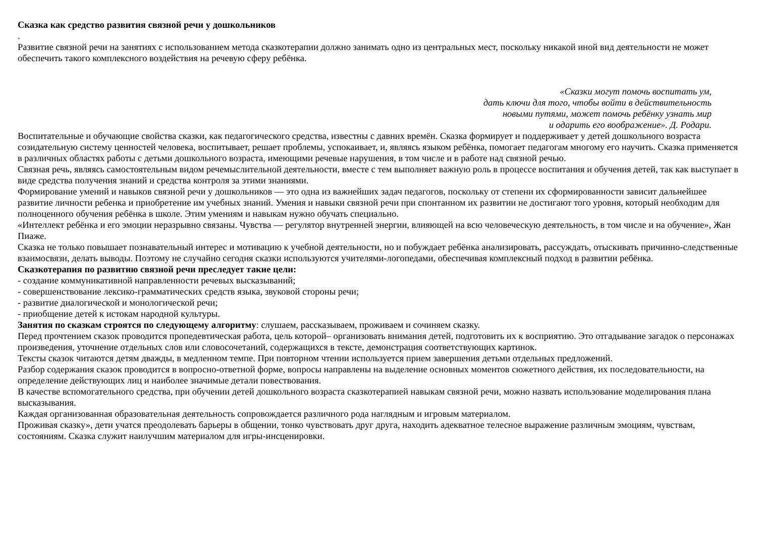Сказка как средство развития связной речи у дошкольников
.
Развитие связной речи на занятиях с использованием метода сказкотерапии должно занимать одно из центральных мест, поскольку никакой иной вид деятельности не может обеспечить такого комплексного воздействия на речевую сферу ребёнка.
«Сказки могут помочь воспитать ум,
дать ключи для того, чтобы войти в действительность
новыми путями, может помочь ребёнку узнать мир
и одарить его воображение». Д. Родари.
Воспитательные и обучающие свойства сказки, как педагогического средства, известны с давних времён. Сказка формирует и поддерживает у детей дошкольного возраста созидательную систему ценностей человека, воспитывает, решает проблемы, успокаивает, и, являясь языком ребёнка, помогает педагогам многому его научить. Сказка применяется в различных областях работы с детьми дошкольного возраста, имеющими речевые нарушения, в том числе и в работе над связной речью.
Связная речь, являясь самостоятельным видом речемыслительной деятельности, вместе с тем выполняет важную роль в процессе воспитания и обучения детей, так как выступает в виде средства получения знаний и средства контроля за этими знаниями.
Формирование умений и навыков связной речи у дошкольников — это одна из важнейших задач педагогов, поскольку от степени их сформированности зависит дальнейшее развитие личности ребенка и приобретение им учебных знаний. Умения и навыки связной речи при спонтанном их развитии не достигают того уровня, который необходим для полноценного обучения ребёнка в школе. Этим умениям и навыкам нужно обучать специально.
«Интеллект ребёнка и его эмоции неразрывно связаны. Чувства — регулятор внутренней энергии, влияющей на всю человеческую деятельность, в том числе и на обучение», Жан Пиаже.
Сказка не только повышает познавательный интерес и мотивацию к учебной деятельности, но и побуждает ребёнка анализировать, рассуждать, отыскивать причинно-следственные взаимосвязи, делать выводы. Поэтому не случайно сегодня сказки используются учителями-логопедами, обеспечивая комплексный подход в развитии ребёнка.
Сказкотерапия по развитию связной речи преследует такие цели:
- создание коммуникативной направленности речевых высказываний;
- совершенствование лексико-грамматических средств языка, звуковой стороны речи;
- развитие диалогической и монологической речи;
- приобщение детей к истокам народной культуры.
Занятия по сказкам строятся по следующему алгоритму: слушаем, рассказываем, проживаем и сочиняем сказку.
Перед прочтением сказок проводится пропедевтическая работа, цель которой– организовать внимания детей, подготовить их к восприятию. Это отгадывание загадок о персонажах произведения, уточнение отдельных слов или словосочетаний, содержащихся в тексте, демонстрация соответствующих картинок.
Тексты сказок читаются детям дважды, в медленном темпе. При повторном чтении используется прием завершения детьми отдельных предложений.
Разбор содержания сказок проводится в вопросно-ответной форме, вопросы направлены на выделение основных моментов сюжетного действия, их последовательности, на определение действующих лиц и наиболее значимые детали повествования.
В качестве вспомогательного средства, при обучении детей дошкольного возраста сказкотерапией навыкам связной речи, можно назвать использование моделирования плана высказывания.
Каждая организованная образовательная деятельность сопровождается различного рода наглядным и игровым материалом.
Проживая сказку», дети учатся преодолевать барьеры в общении, тонко чувствовать друг друга, находить адекватное телесное выражение различным эмоциям, чувствам, состояниям. Сказка служит наилучшим материалом для игры-инсценировки.